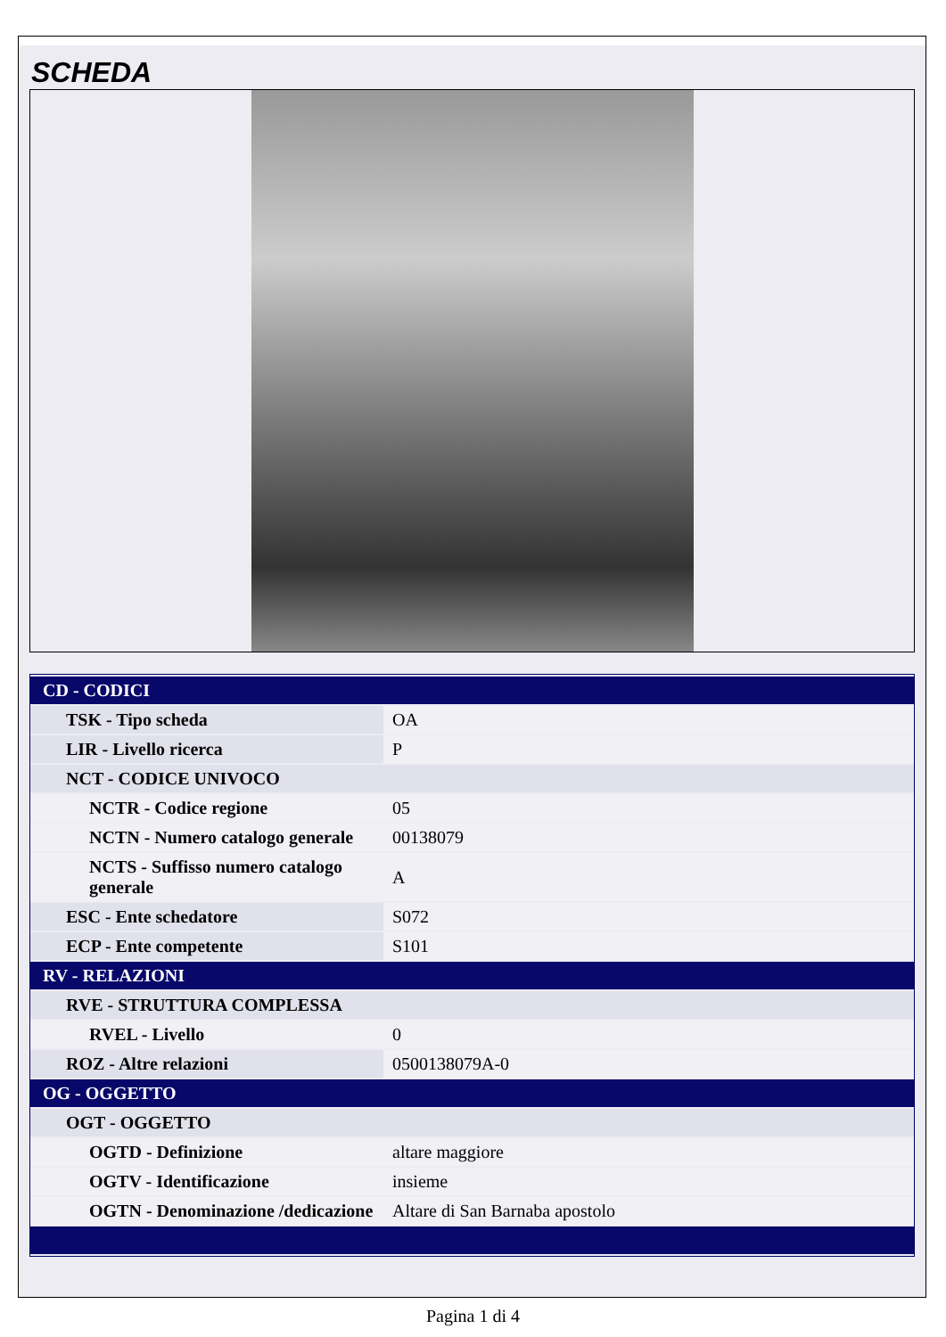SCHEDA
| CD - CODICI | |
| TSK - Tipo scheda | OA |
| LIR - Livello ricerca | P |
| NCT - CODICE UNIVOCO | |
| NCTR - Codice regione | 05 |
| NCTN - Numero catalogo generale | 00138079 |
| NCTS - Suffisso numero catalogo generale | A |
| ESC - Ente schedatore | S072 |
| ECP - Ente competente | S101 |
| RV - RELAZIONI | |
| RVE - STRUTTURA COMPLESSA | |
| RVEL - Livello | 0 |
| ROZ - Altre relazioni | 0500138079A-0 |
| OG - OGGETTO | |
| OGT - OGGETTO | |
| OGTD - Definizione | altare maggiore |
| OGTV - Identificazione | insieme |
| OGTN - Denominazione /dedicazione | Altare di San Barnaba apostolo |
Pagina 1 di 4